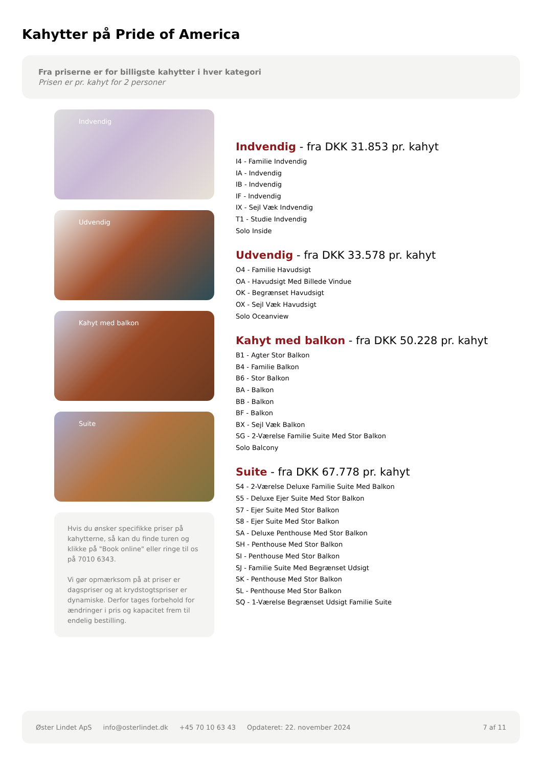Kahytter på Pride of America
Fra priserne er for billigste kahytter i hver kategori
Prisen er pr. kahyt for 2 personer
Indvendig
Udvendig
Kahyt med balkon
Suite
Hvis du ønsker specifikke priser på kahytterne, så kan du finde turen og klikke på "Book online" eller ringe til os på 7010 6343.
Vi gør opmærksom på at priser er dagspriser og at krydstogtspriser er dynamiske. Derfor tages forbehold for ændringer i pris og kapacitet frem til endelig bestilling.
Indvendig - fra DKK 31.853 pr. kahyt
I4 - Familie Indvendig
IA - Indvendig
IB - Indvendig
IF - Indvendig
IX - Sejl Væk Indvendig
T1 - Studie Indvendig
Solo Inside
Udvendig - fra DKK 33.578 pr. kahyt
O4 - Familie Havudsigt
OA - Havudsigt Med Billede Vindue
OK - Begrænset Havudsigt
OX - Sejl Væk Havudsigt
Solo Oceanview
Kahyt med balkon - fra DKK 50.228 pr. kahyt
B1 - Agter Stor Balkon
B4 - Familie Balkon
B6 - Stor Balkon
BA - Balkon
BB - Balkon
BF - Balkon
BX - Sejl Væk Balkon
SG - 2-Værelse Familie Suite Med Stor Balkon
Solo Balcony
Suite - fra DKK 67.778 pr. kahyt
S4 - 2-Værelse Deluxe Familie Suite Med Balkon
S5 - Deluxe Ejer Suite Med Stor Balkon
S7 - Ejer Suite Med Stor Balkon
S8 - Ejer Suite Med Stor Balkon
SA - Deluxe Penthouse Med Stor Balkon
SH - Penthouse Med Stor Balkon
SI - Penthouse Med Stor Balkon
SJ - Familie Suite Med Begrænset Udsigt
SK - Penthouse Med Stor Balkon
SL - Penthouse Med Stor Balkon
SQ - 1-Værelse Begrænset Udsigt Familie Suite
Øster Lindet ApS info@osterlindet.dk +45 70 10 63 43 Opdateret: 22. november 2024 7 af 11